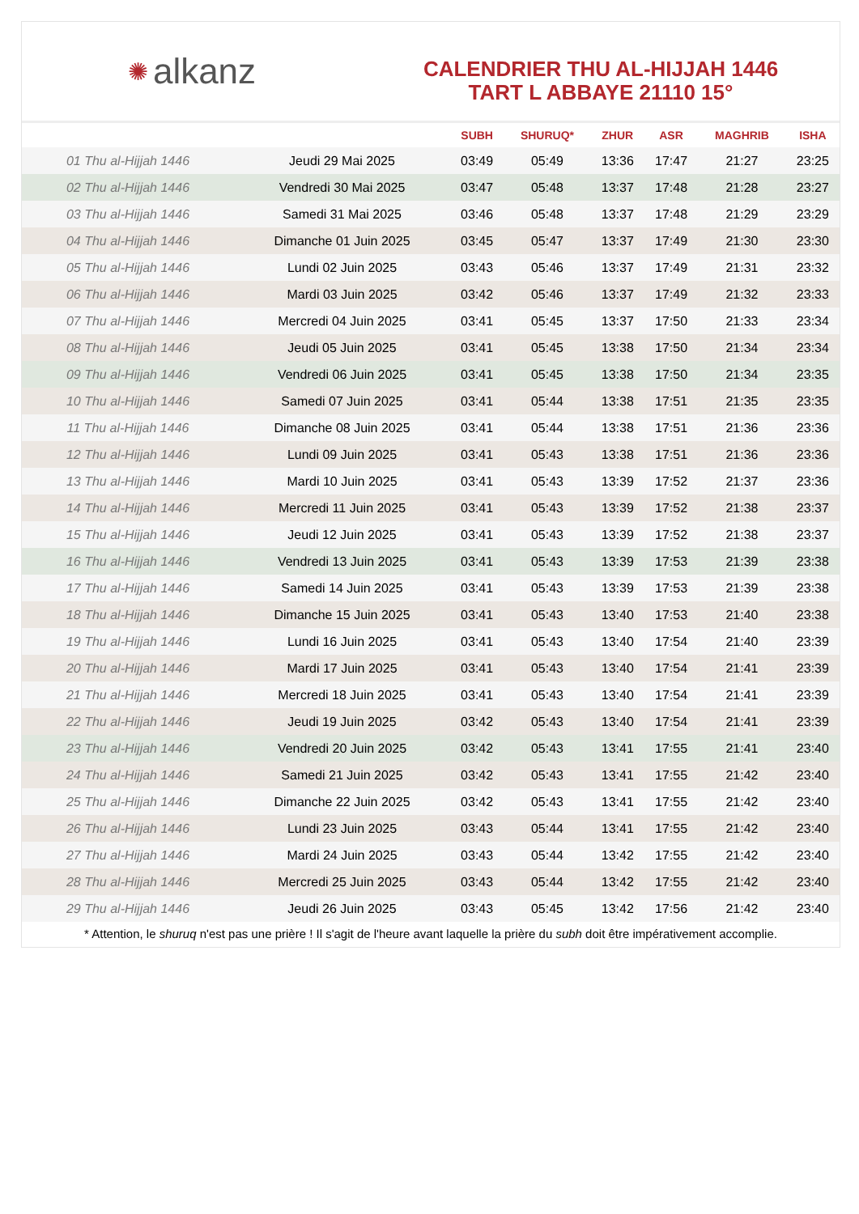✺ alkanz
CALENDRIER THU AL-HIJJAH 1446
TART L ABBAYE 21110 15°
| | | SUBH | SHURUQ* | ZHUR | ASR | MAGHRIB | ISHA |
| --- | --- | --- | --- | --- | --- | --- | --- |
| 01 Thu al-Hijjah 1446 | Jeudi 29 Mai 2025 | 03:49 | 05:49 | 13:36 | 17:47 | 21:27 | 23:25 |
| 02 Thu al-Hijjah 1446 | Vendredi 30 Mai 2025 | 03:47 | 05:48 | 13:37 | 17:48 | 21:28 | 23:27 |
| 03 Thu al-Hijjah 1446 | Samedi 31 Mai 2025 | 03:46 | 05:48 | 13:37 | 17:48 | 21:29 | 23:29 |
| 04 Thu al-Hijjah 1446 | Dimanche 01 Juin 2025 | 03:45 | 05:47 | 13:37 | 17:49 | 21:30 | 23:30 |
| 05 Thu al-Hijjah 1446 | Lundi 02 Juin 2025 | 03:43 | 05:46 | 13:37 | 17:49 | 21:31 | 23:32 |
| 06 Thu al-Hijjah 1446 | Mardi 03 Juin 2025 | 03:42 | 05:46 | 13:37 | 17:49 | 21:32 | 23:33 |
| 07 Thu al-Hijjah 1446 | Mercredi 04 Juin 2025 | 03:41 | 05:45 | 13:37 | 17:50 | 21:33 | 23:34 |
| 08 Thu al-Hijjah 1446 | Jeudi 05 Juin 2025 | 03:41 | 05:45 | 13:38 | 17:50 | 21:34 | 23:34 |
| 09 Thu al-Hijjah 1446 | Vendredi 06 Juin 2025 | 03:41 | 05:45 | 13:38 | 17:50 | 21:34 | 23:35 |
| 10 Thu al-Hijjah 1446 | Samedi 07 Juin 2025 | 03:41 | 05:44 | 13:38 | 17:51 | 21:35 | 23:35 |
| 11 Thu al-Hijjah 1446 | Dimanche 08 Juin 2025 | 03:41 | 05:44 | 13:38 | 17:51 | 21:36 | 23:36 |
| 12 Thu al-Hijjah 1446 | Lundi 09 Juin 2025 | 03:41 | 05:43 | 13:38 | 17:51 | 21:36 | 23:36 |
| 13 Thu al-Hijjah 1446 | Mardi 10 Juin 2025 | 03:41 | 05:43 | 13:39 | 17:52 | 21:37 | 23:36 |
| 14 Thu al-Hijjah 1446 | Mercredi 11 Juin 2025 | 03:41 | 05:43 | 13:39 | 17:52 | 21:38 | 23:37 |
| 15 Thu al-Hijjah 1446 | Jeudi 12 Juin 2025 | 03:41 | 05:43 | 13:39 | 17:52 | 21:38 | 23:37 |
| 16 Thu al-Hijjah 1446 | Vendredi 13 Juin 2025 | 03:41 | 05:43 | 13:39 | 17:53 | 21:39 | 23:38 |
| 17 Thu al-Hijjah 1446 | Samedi 14 Juin 2025 | 03:41 | 05:43 | 13:39 | 17:53 | 21:39 | 23:38 |
| 18 Thu al-Hijjah 1446 | Dimanche 15 Juin 2025 | 03:41 | 05:43 | 13:40 | 17:53 | 21:40 | 23:38 |
| 19 Thu al-Hijjah 1446 | Lundi 16 Juin 2025 | 03:41 | 05:43 | 13:40 | 17:54 | 21:40 | 23:39 |
| 20 Thu al-Hijjah 1446 | Mardi 17 Juin 2025 | 03:41 | 05:43 | 13:40 | 17:54 | 21:41 | 23:39 |
| 21 Thu al-Hijjah 1446 | Mercredi 18 Juin 2025 | 03:41 | 05:43 | 13:40 | 17:54 | 21:41 | 23:39 |
| 22 Thu al-Hijjah 1446 | Jeudi 19 Juin 2025 | 03:42 | 05:43 | 13:40 | 17:54 | 21:41 | 23:39 |
| 23 Thu al-Hijjah 1446 | Vendredi 20 Juin 2025 | 03:42 | 05:43 | 13:41 | 17:55 | 21:41 | 23:40 |
| 24 Thu al-Hijjah 1446 | Samedi 21 Juin 2025 | 03:42 | 05:43 | 13:41 | 17:55 | 21:42 | 23:40 |
| 25 Thu al-Hijjah 1446 | Dimanche 22 Juin 2025 | 03:42 | 05:43 | 13:41 | 17:55 | 21:42 | 23:40 |
| 26 Thu al-Hijjah 1446 | Lundi 23 Juin 2025 | 03:43 | 05:44 | 13:41 | 17:55 | 21:42 | 23:40 |
| 27 Thu al-Hijjah 1446 | Mardi 24 Juin 2025 | 03:43 | 05:44 | 13:42 | 17:55 | 21:42 | 23:40 |
| 28 Thu al-Hijjah 1446 | Mercredi 25 Juin 2025 | 03:43 | 05:44 | 13:42 | 17:55 | 21:42 | 23:40 |
| 29 Thu al-Hijjah 1446 | Jeudi 26 Juin 2025 | 03:43 | 05:45 | 13:42 | 17:56 | 21:42 | 23:40 |
* Attention, le shuruq n'est pas une prière ! Il s'agit de l'heure avant laquelle la prière du subh doit être impérativement accomplie.